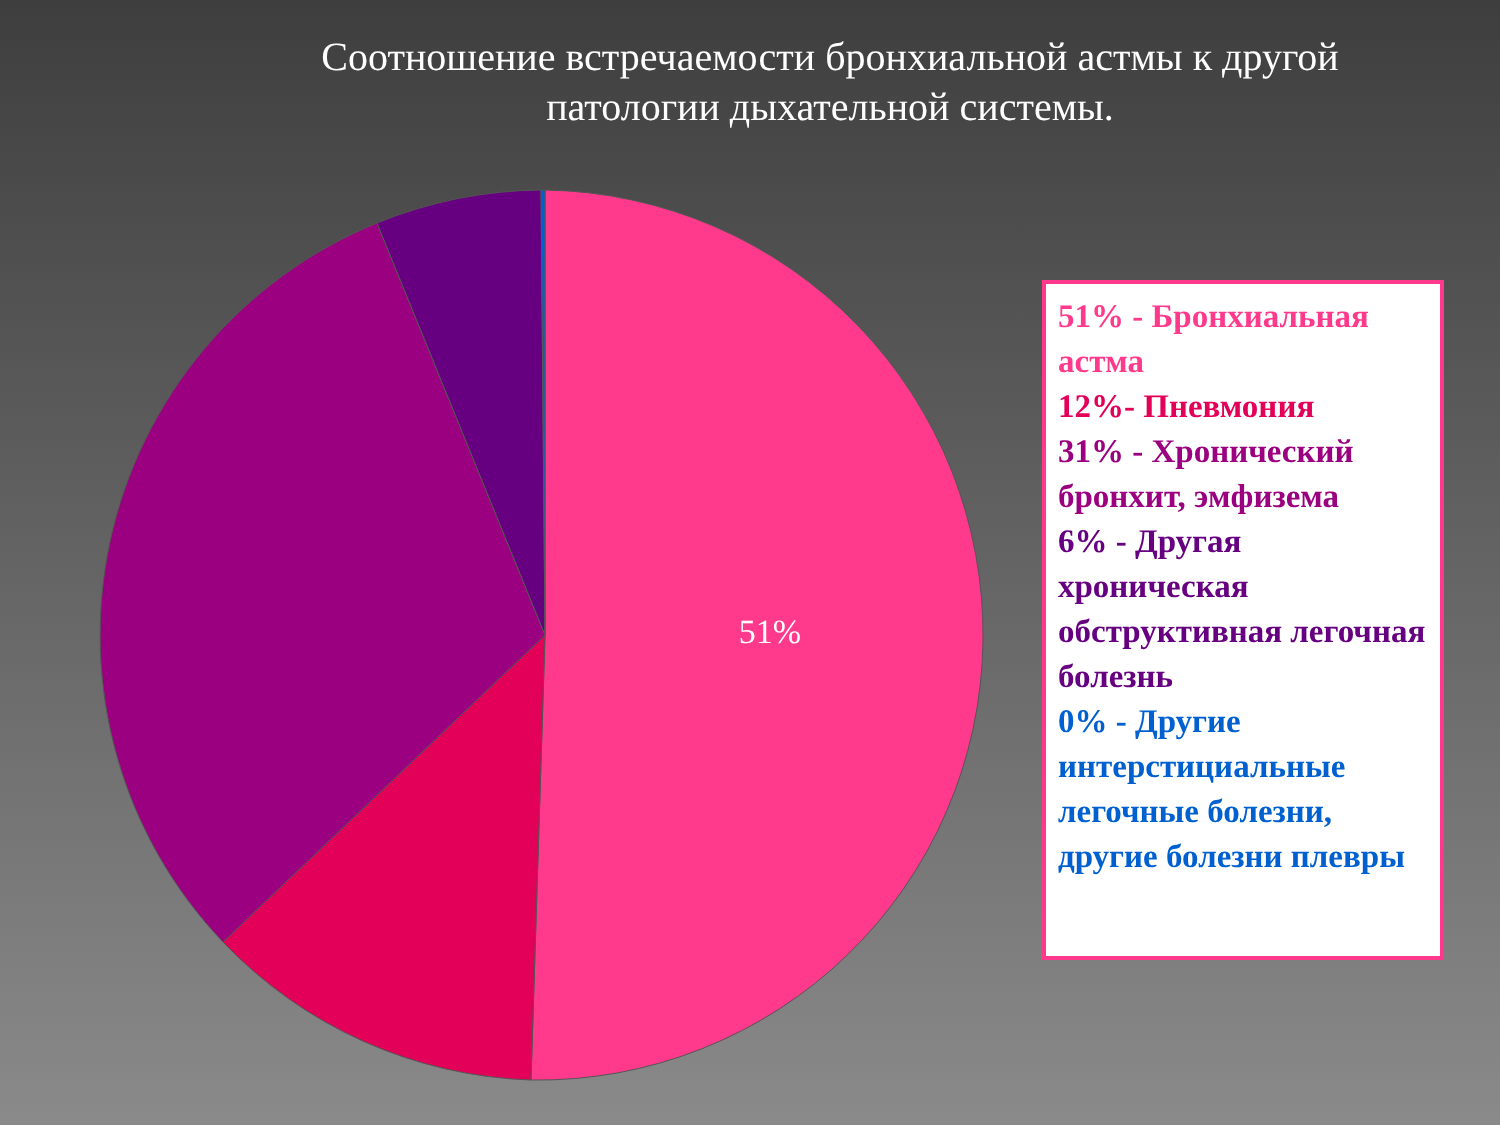Соотношение встречаемости бронхиальной астмы к другой патологии дыхательной системы.
51%
51% - Бронхиальная астма
12%- Пневмония
31% - Хронический бронхит, эмфизема
6% - Другая хроническая обструктивная легочная болезнь
0% - Другие интерстициальные легочные болезни, другие болезни плевры